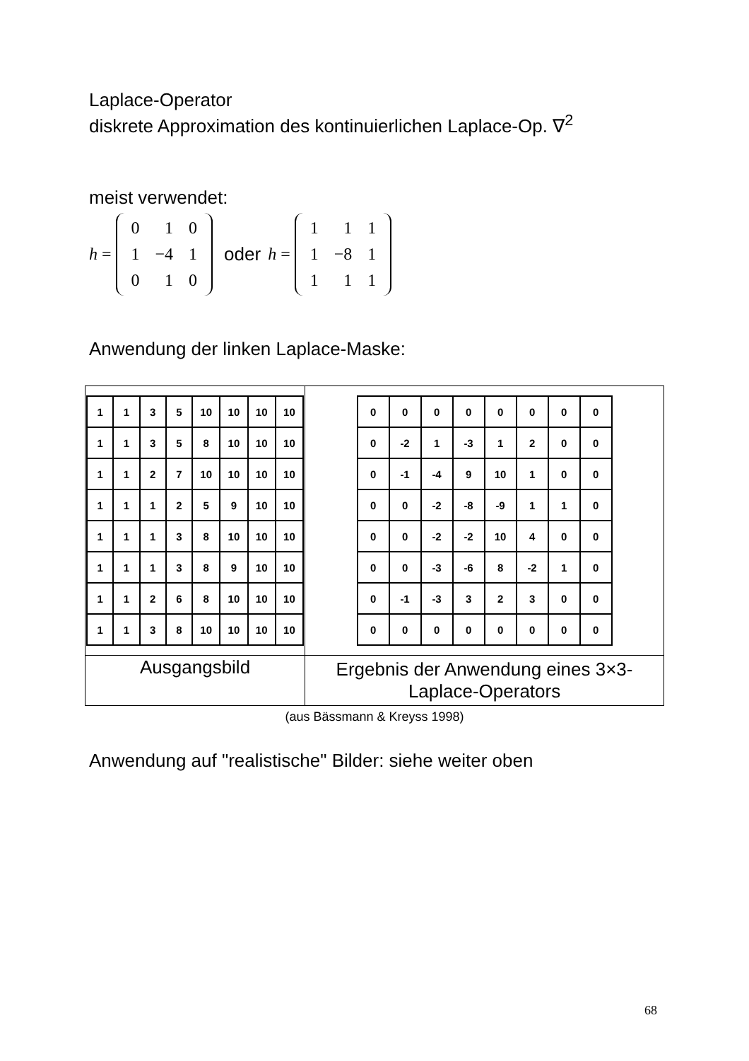Laplace-Operator
diskrete Approximation des kontinuierlichen Laplace-Op. ∇<sup>2</sup>
meist verwendet:
h =
| 0 | 1 | 0 |
| 1 | −4 | 1 |
| 0 | 1 | 0 |
oder h =
| 1 | 1 | 1 |
| 1 | −8 | 1 |
| 1 | 1 | 1 |
Anwendung der linken Laplace-Maske:
| / 1 / 1 / 3 / 5 / 10 / 10 / 10 / 10 / / 1 / 1 / 3 / 5 / 8 / 10 / 10 / 10 / / 1 / 1 / 2 / 7 / 10 / 10 / 10 / 10 / / 1 / 1 / 1 / 2 / 5 / 9 / 10 / 10 / / 1 / 1 / 1 / 3 / 8 / 10 / 10 / 10 / / 1 / 1 / 1 / 3 / 8 / 9 / 10 / 10 / / 1 / 1 / 2 / 6 / 8 / 10 / 10 / 10 / / 1 / 1 / 3 / 8 / 10 / 10 / 10 / 10 / | / 0 / 0 / 0 / 0 / 0 / 0 / 0 / 0 / / 0 / -2 / 1 / -3 / 1 / 2 / 0 / 0 / / 0 / -1 / -4 / 9 / 10 / 1 / 0 / 0 / / 0 / 0 / -2 / -8 / -9 / 1 / 1 / 0 / / 0 / 0 / -2 / -2 / 10 / 4 / 0 / 0 / / 0 / 0 / -3 / -6 / 8 / -2 / 1 / 0 / / 0 / -1 / -3 / 3 / 2 / 3 / 0 / 0 / / 0 / 0 / 0 / 0 / 0 / 0 / 0 / 0 / |
| Ausgangsbild | Ergebnis der Anwendung eines 3×3-Laplace-Operators |
(aus Bässmann & Kreyss 1998)
Anwendung auf "realistische" Bilder: siehe weiter oben
68